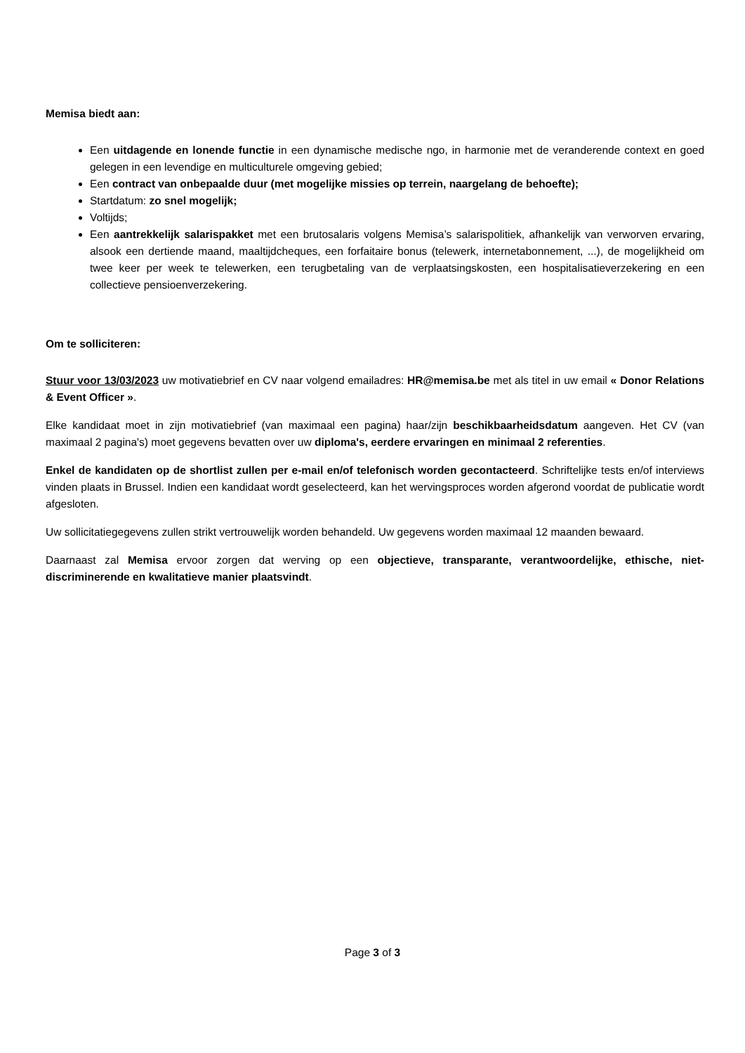Memisa biedt aan:
Een uitdagende en lonende functie in een dynamische medische ngo, in harmonie met de veranderende context en goed gelegen in een levendige en multiculturele omgeving gebied;
Een contract van onbepaalde duur (met mogelijke missies op terrein, naargelang de behoefte);
Startdatum: zo snel mogelijk;
Voltijds;
Een aantrekkelijk salarispakket met een brutosalaris volgens Memisa’s salarispolitiek, afhankelijk van verworven ervaring, alsook een dertiende maand, maaltijdcheques, een forfaitaire bonus (telewerk, internetabonnement, ...), de mogelijkheid om twee keer per week te telewerken, een terugbetaling van de verplaatsingskosten, een hospitalisatieverzekering en een collectieve pensioenverzekering.
Om te solliciteren:
Stuur voor 13/03/2023 uw motivatiebrief en CV naar volgend emailadres: HR@memisa.be met als titel in uw email « Donor Relations & Event Officer ».
Elke kandidaat moet in zijn motivatiebrief (van maximaal een pagina) haar/zijn beschikbaarheidsdatum aangeven. Het CV (van maximaal 2 pagina's) moet gegevens bevatten over uw diploma's, eerdere ervaringen en minimaal 2 referenties.
Enkel de kandidaten op de shortlist zullen per e-mail en/of telefonisch worden gecontacteerd. Schriftelijke tests en/of interviews vinden plaats in Brussel. Indien een kandidaat wordt geselecteerd, kan het wervingsproces worden afgerond voordat de publicatie wordt afgesloten.
Uw sollicitatiegegevens zullen strikt vertrouwelijk worden behandeld. Uw gegevens worden maximaal 12 maanden bewaard.
Daarnaast zal Memisa ervoor zorgen dat werving op een objectieve, transparante, verantwoordelijke, ethische, niet-discriminerende en kwalitatieve manier plaatsvindt.
Page 3 of 3